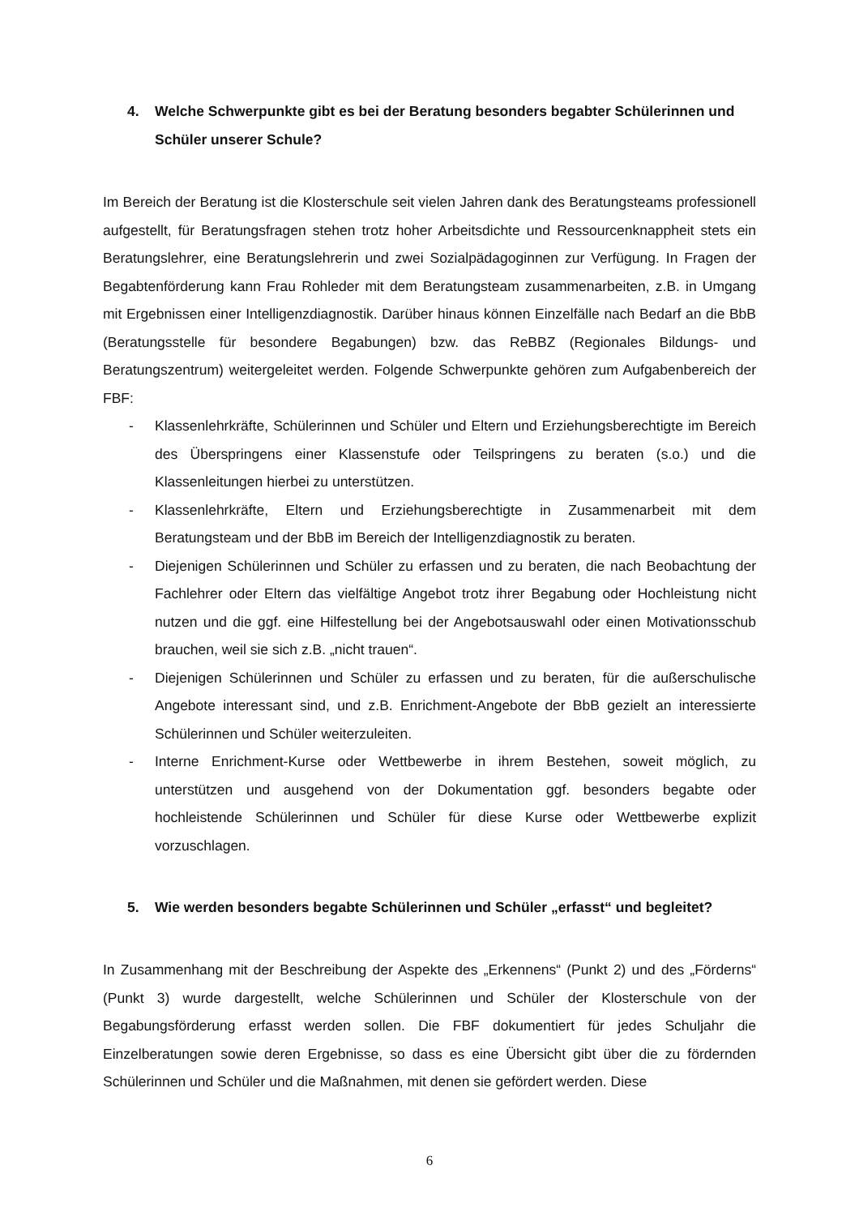4. Welche Schwerpunkte gibt es bei der Beratung besonders begabter Schülerinnen und Schüler unserer Schule?
Im Bereich der Beratung ist die Klosterschule seit vielen Jahren dank des Beratungsteams professionell aufgestellt, für Beratungsfragen stehen trotz hoher Arbeitsdichte und Ressourcenknappheit stets ein Beratungslehrer, eine Beratungslehrerin und zwei Sozialpädagoginnen zur Verfügung. In Fragen der Begabtenförderung kann Frau Rohleder mit dem Beratungsteam zusammenarbeiten, z.B. in Umgang mit Ergebnissen einer Intelligenzdiagnostik. Darüber hinaus können Einzelfälle nach Bedarf an die BbB (Beratungsstelle für besondere Begabungen) bzw. das ReBBZ (Regionales Bildungs- und Beratungszentrum) weitergeleitet werden. Folgende Schwerpunkte gehören zum Aufgabenbereich der FBF:
- Klassenlehrkräfte, Schülerinnen und Schüler und Eltern und Erziehungsberechtigte im Bereich des Überspringens einer Klassenstufe oder Teilspringens zu beraten (s.o.) und die Klassenleitungen hierbei zu unterstützen.
- Klassenlehrkräfte, Eltern und Erziehungsberechtigte in Zusammenarbeit mit dem Beratungsteam und der BbB im Bereich der Intelligenzdiagnostik zu beraten.
- Diejenigen Schülerinnen und Schüler zu erfassen und zu beraten, die nach Beobachtung der Fachlehrer oder Eltern das vielfältige Angebot trotz ihrer Begabung oder Hochleistung nicht nutzen und die ggf. eine Hilfestellung bei der Angebotsauswahl oder einen Motivationsschub brauchen, weil sie sich z.B. „nicht trauen“.
- Diejenigen Schülerinnen und Schüler zu erfassen und zu beraten, für die außerschulische Angebote interessant sind, und z.B. Enrichment-Angebote der BbB gezielt an interessierte Schülerinnen und Schüler weiterzuleiten.
- Interne Enrichment-Kurse oder Wettbewerbe in ihrem Bestehen, soweit möglich, zu unterstützen und ausgehend von der Dokumentation ggf. besonders begabte oder hochleistende Schülerinnen und Schüler für diese Kurse oder Wettbewerbe explizit vorzuschlagen.
5. Wie werden besonders begabte Schülerinnen und Schüler „erfasst“ und begleitet?
In Zusammenhang mit der Beschreibung der Aspekte des „Erkennens“ (Punkt 2) und des „Förderns“ (Punkt 3) wurde dargestellt, welche Schülerinnen und Schüler der Klosterschule von der Begabungsförderung erfasst werden sollen. Die FBF dokumentiert für jedes Schuljahr die Einzelberatungen sowie deren Ergebnisse, so dass es eine Übersicht gibt über die zu fördernden Schülerinnen und Schüler und die Maßnahmen, mit denen sie gefördert werden. Diese
6